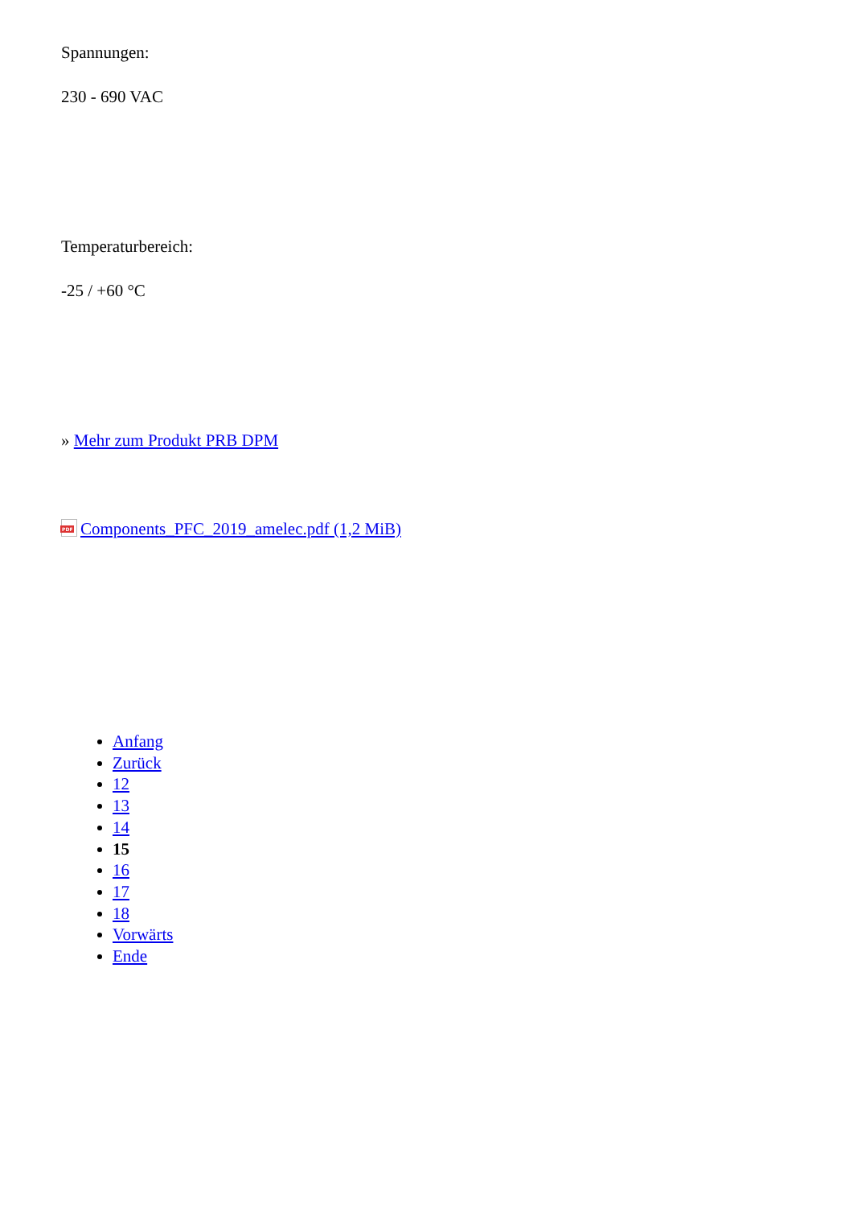Spannungen:
230 - 690 VAC
Temperaturbereich:
-25 / +60 °C
» Mehr zum Produkt PRB DPM
PDF Components_PFC_2019_amelec.pdf (1,2 MiB)
Anfang
Zurück
12
13
14
15
16
17
18
Vorwärts
Ende